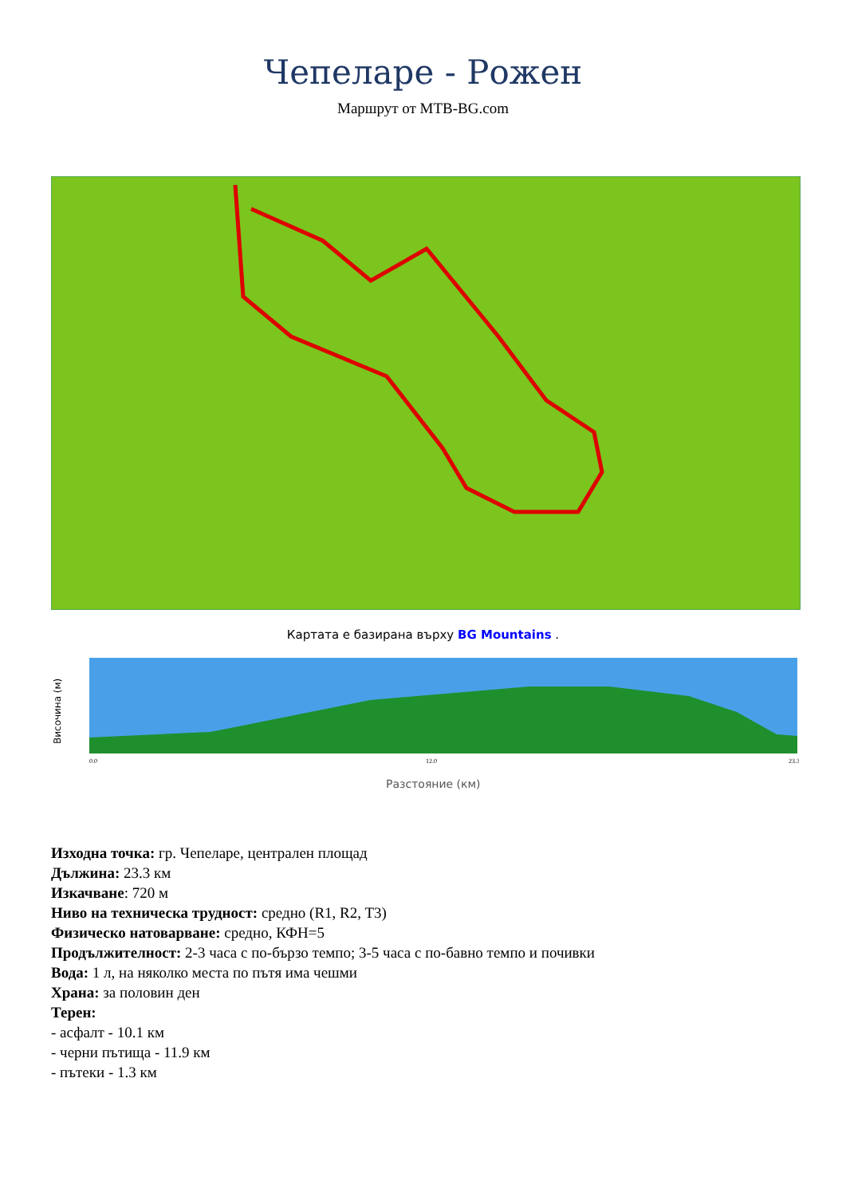Чепеларе - Рожен
Маршрут от MTB-BG.com
Картата е базирана върху BG Mountains .
Височина (м)
0.0
12.0
23.3
Разстояние (км)
Изходна точка: гр. Чепеларе, централен площад
Дължина: 23.3 км
Изкачване: 720 м
Ниво на техническа трудност: средно (R1, R2, T3)
Физическо натоварване: средно, КФН=5
Продължителност: 2-3 часа с по-бързо темпо; 3-5 часа с по-бавно темпо и почивки
Вода: 1 л, на няколко места по пътя има чешми
Храна: за половин ден
Терен:
- асфалт - 10.1 км
- черни пътища - 11.9 км
- пътеки - 1.3 км